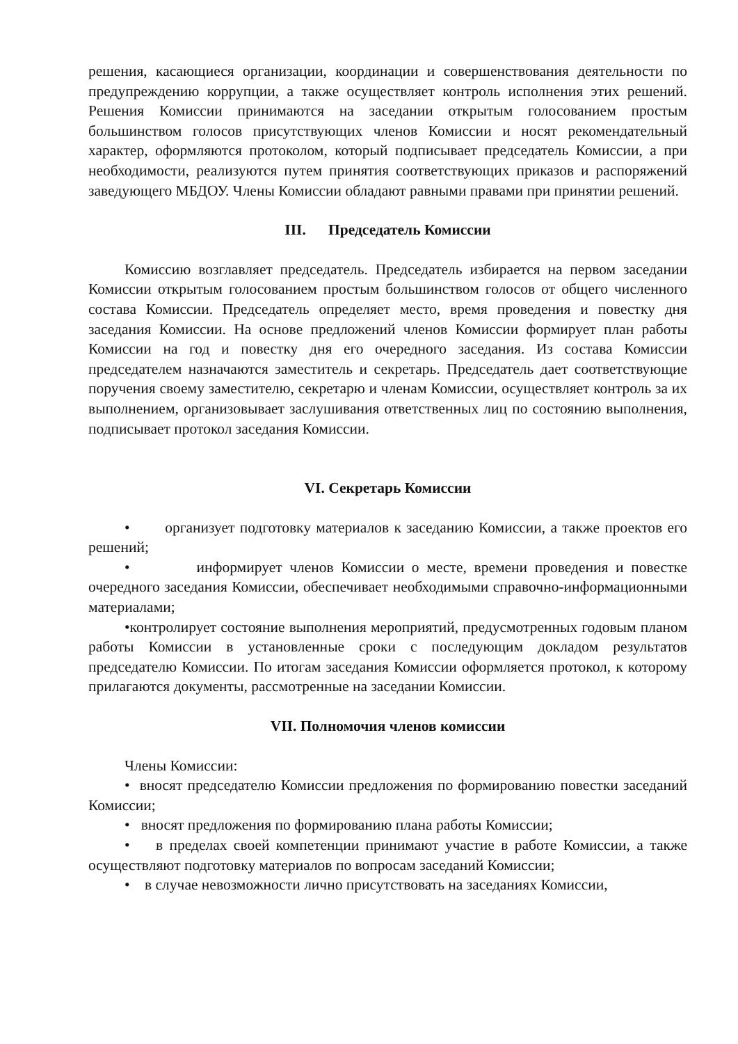решения, касающиеся организации, координации и совершенствования деятельности по предупреждению коррупции, а также осуществляет контроль исполнения этих решений. Решения Комиссии принимаются на заседании открытым голосованием простым большинством голосов присутствующих членов Комиссии и носят рекомендательный характер, оформляются протоколом, который подписывает председатель Комиссии, а при необходимости, реализуются путем принятия соответствующих приказов и распоряжений заведующего МБДОУ. Члены Комиссии обладают равными правами при принятии решений.
III. Председатель Комиссии
Комиссию возглавляет председатель. Председатель избирается на первом заседании Комиссии открытым голосованием простым большинством голосов от общего численного состава Комиссии. Председатель определяет место, время проведения и повестку дня заседания Комиссии. На основе предложений членов Комиссии формирует план работы Комиссии на год и повестку дня его очередного заседания. Из состава Комиссии председателем назначаются заместитель и секретарь. Председатель дает соответствующие поручения своему заместителю, секретарю и членам Комиссии, осуществляет контроль за их выполнением, организовывает заслушивания ответственных лиц по состоянию выполнения, подписывает протокол заседания Комиссии.
VI. Секретарь Комиссии
• организует подготовку материалов к заседанию Комиссии, а также проектов его решений;
• информирует членов Комиссии о месте, времени проведения и повестке очередного заседания Комиссии, обеспечивает необходимыми справочно-информационными материалами;
•контролирует состояние выполнения мероприятий, предусмотренных годовым планом работы Комиссии в установленные сроки с последующим докладом результатов председателю Комиссии. По итогам заседания Комиссии оформляется протокол, к которому прилагаются документы, рассмотренные на заседании Комиссии.
VII. Полномочия членов комиссии
Члены Комиссии:
• вносят председателю Комиссии предложения по формированию повестки заседаний Комиссии;
• вносят предложения по формированию плана работы Комиссии;
• в пределах своей компетенции принимают участие в работе Комиссии, а также осуществляют подготовку материалов по вопросам заседаний Комиссии;
• в случае невозможности лично присутствовать на заседаниях Комиссии,